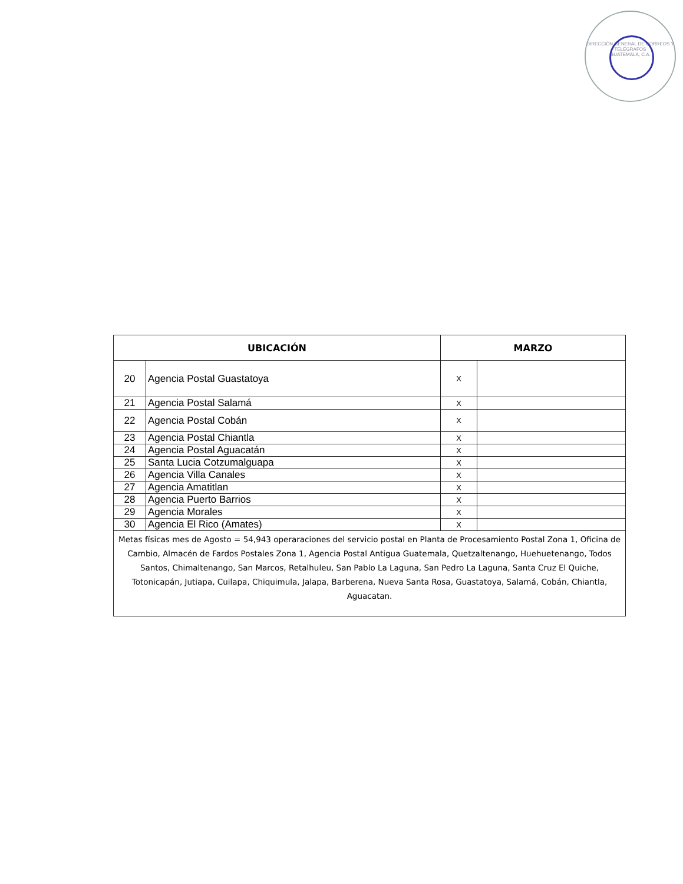DIRECCIÓN GENERAL DE CORREOS Y TELEGRAFOS
GUATEMALA, C.A.
| UBICACIÓN | | MARZO | |
| --- | --- | --- | --- |
| 20 | Agencia Postal Guastatoya | X | |
| 21 | Agencia Postal Salamá | X | |
| 22 | Agencia Postal Cobán | X | |
| 23 | Agencia Postal Chiantla | X | |
| 24 | Agencia Postal Aguacatán | X | |
| 25 | Santa Lucia Cotzumalguapa | X | |
| 26 | Agencia Villa Canales | X | |
| 27 | Agencia Amatitlan | X | |
| 28 | Agencia Puerto Barrios | X | |
| 29 | Agencia Morales | X | |
| 30 | Agencia El Rico (Amates) | X | |
| Metas físicas mes de Agosto = 54,943 operaraciones del servicio postal en Planta de Procesamiento Postal Zona 1, Oficina de Cambio, Almacén de Fardos Postales Zona 1, Agencia Postal Antigua Guatemala, Quetzaltenango, Huehuetenango, Todos Santos, Chimaltenango, San Marcos, Retalhuleu, San Pablo La Laguna, San Pedro La Laguna, Santa Cruz El Quiche, Totonicapán, Jutiapa, Cuilapa, Chiquimula, Jalapa, Barberena, Nueva Santa Rosa, Guastatoya, Salamá, Cobán, Chiantla, Aguacatan. | | | |